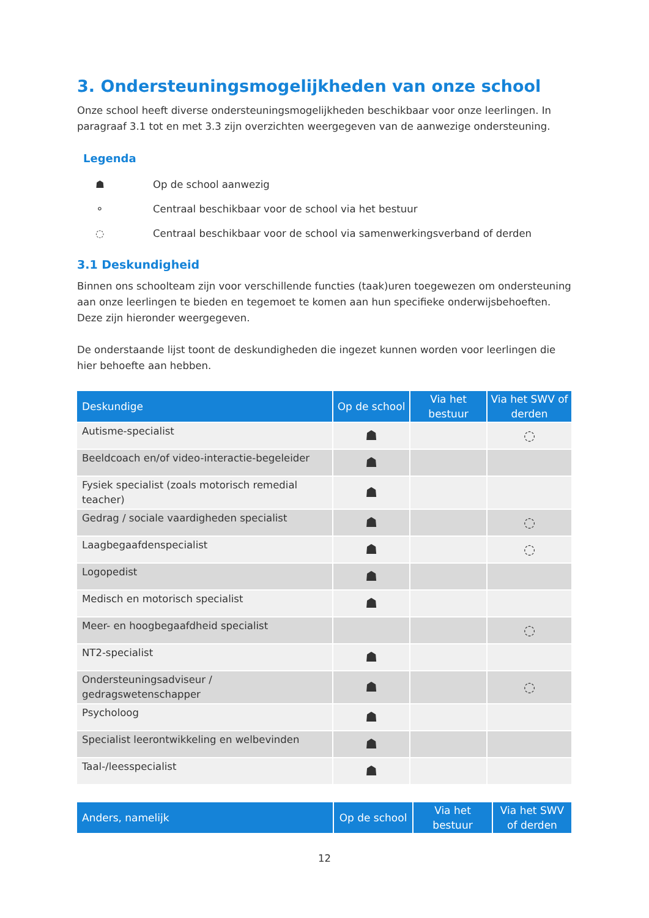3. Ondersteuningsmogelijkheden van onze school
Onze school heeft diverse ondersteuningsmogelijkheden beschikbaar voor onze leerlingen. In paragraaf 3.1 tot en met 3.3 zijn overzichten weergegeven van de aanwezige ondersteuning.
Legenda
☗ Op de school aanwezig
⚬ Centraal beschikbaar voor de school via het bestuur
◌ Centraal beschikbaar voor de school via samenwerkingsverband of derden
3.1 Deskundigheid
Binnen ons schoolteam zijn voor verschillende functies (taak)uren toegewezen om ondersteuning aan onze leerlingen te bieden en tegemoet te komen aan hun specifieke onderwijsbehoeften. Deze zijn hieronder weergegeven.
De onderstaande lijst toont de deskundigheden die ingezet kunnen worden voor leerlingen die hier behoefte aan hebben.
| Deskundige | Op de school | Via het bestuur | Via het SWV of derden |
| --- | --- | --- | --- |
| Autisme-specialist | ☗ | | ◌ |
| Beeldcoach en/of video-interactie-begeleider | ☗ | | |
| Fysiek specialist (zoals motorisch remedial teacher) | ☗ | | |
| Gedrag / sociale vaardigheden specialist | ☗ | | ◌ |
| Laagbegaafdenspecialist | ☗ | | ◌ |
| Logopedist | ☗ | | |
| Medisch en motorisch specialist | ☗ | | |
| Meer- en hoogbegaafdheid specialist | | | ◌ |
| NT2-specialist | ☗ | | |
| Ondersteuningsadviseur / gedragswetenschapper | ☗ | | ◌ |
| Psycholoog | ☗ | | |
| Specialist leerontwikkeling en welbevinden | ☗ | | |
| Taal-/leesspecialist | ☗ | | |
| Anders, namelijk | Op de school | Via het bestuur | Via het SWV of derden |
| --- | --- | --- | --- |
12